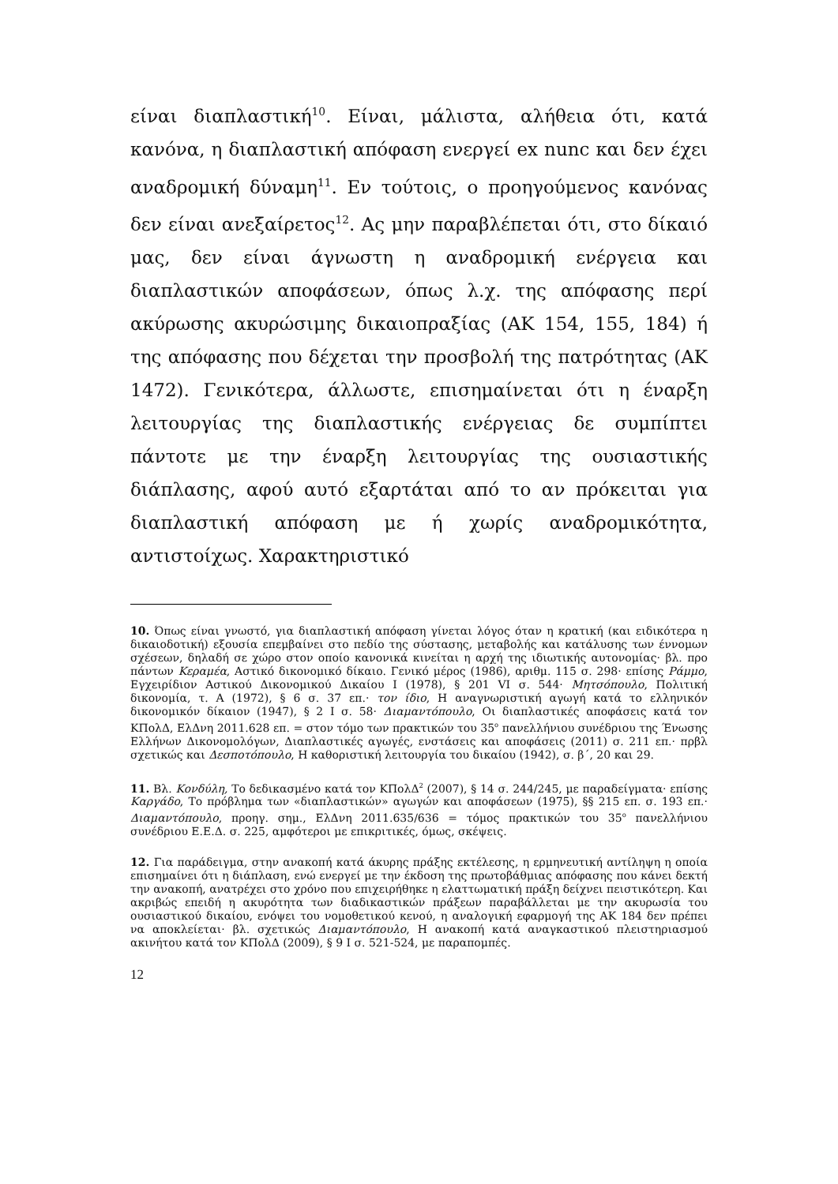είναι διαπλαστική<sup>10</sup>. Είναι, μάλιστα, αλήθεια ότι, κατά κανόνα, η διαπλαστική απόφαση ενεργεί ex nunc και δεν έχει αναδρομική δύναμη<sup>11</sup>. Εν τούτοις, ο προηγούμενος κανόνας δεν είναι ανεξαίρετος<sup>12</sup>. Ας μην παραβλέπεται ότι, στο δίκαιό μας, δεν είναι άγνωστη η αναδρομική ενέργεια και διαπλαστικών αποφάσεων, όπως λ.χ. της απόφασης περί ακύρωσης ακυρώσιμης δικαιοπραξίας (ΑΚ 154, 155, 184) ή της απόφασης που δέχεται την προσβολή της πατρότητας (ΑΚ 1472). Γενικότερα, άλλωστε, επισημαίνεται ότι η έναρξη λειτουργίας της διαπλαστικής ενέργειας δε συμπίπτει πάντοτε με την έναρξη λειτουργίας της ουσιαστικής διάπλασης, αφού αυτό εξαρτάται από το αν πρόκειται για διαπλαστική απόφαση με ή χωρίς αναδρομικότητα, αντιστοίχως. Χαρακτηριστικό
10. Όπως είναι γνωστό, για διαπλαστική απόφαση γίνεται λόγος όταν η κρατική (και ειδικότερα η δικαιοδοτική) εξουσία επεμβαίνει στο πεδίο της σύστασης, μεταβολής και κατάλυσης των έννομων σχέσεων, δηλαδή σε χώρο στον οποίο κανονικά κινείται η αρχή της ιδιωτικής αυτονομίας· βλ. προ πάντων Κεραμέα, Αστικό δικονομικό δίκαιο. Γενικό μέρος (1986), αριθμ. 115 σ. 298· επίσης Ράμμο, Εγχειρίδιον Αστικού Δικονομικού Δικαίου Ι (1978), § 201 VI σ. 544· Μητσόπουλο, Πολιτική δικονομία, τ. Α (1972), § 6 σ. 37 επ.· τον ίδιο, Η αναγνωριστική αγωγή κατά το ελληνικόν δικονομικόν δίκαιον (1947), § 2 Ι σ. 58· Διαμαντόπουλο, Οι διαπλαστικές αποφάσεις κατά τον ΚΠολΔ, ΕλΔνη 2011.628 επ. = στον τόμο των πρακτικών του 35<sup>ο</sup> πανελλήνιου συνέδριου της Ένωσης Ελλήνων Δικονομολόγων, Διαπλαστικές αγωγές, ενστάσεις και αποφάσεις (2011) σ. 211 επ.· πρβλ σχετικώς και Δεσποτόπουλο, Η καθοριστική λειτουργία του δικαίου (1942), σ. β΄, 20 και 29.
11. Βλ. Κονδύλη, Το δεδικασμένο κατά τον ΚΠολΔ<sup>2</sup> (2007), § 14 σ. 244/245, με παραδείγματα· επίσης Καργάδο, Το πρόβλημα των «διαπλαστικών» αγωγών και αποφάσεων (1975), §§ 215 επ. σ. 193 επ.· Διαμαντόπουλο, προηγ. σημ., ΕλΔνη 2011.635/636 = τόμος πρακτικών του 35<sup>ο</sup> πανελλήνιου συνέδριου Ε.Ε.Δ. σ. 225, αμφότεροι με επικριτικές, όμως, σκέψεις.
12. Για παράδειγμα, στην ανακοπή κατά άκυρης πράξης εκτέλεσης, η ερμηνευτική αντίληψη η οποία επισημαίνει ότι η διάπλαση, ενώ ενεργεί με την έκδοση της πρωτοβάθμιας απόφασης που κάνει δεκτή την ανακοπή, ανατρέχει στο χρόνο που επιχειρήθηκε η ελαττωματική πράξη δείχνει πειστικότερη. Και ακριβώς επειδή η ακυρότητα των διαδικαστικών πράξεων παραβάλλεται με την ακυρωσία του ουσιαστικού δικαίου, ενόψει του νομοθετικού κενού, η αναλογική εφαρμογή της ΑΚ 184 δεν πρέπει να αποκλείεται· βλ. σχετικώς Διαμαντόπουλο, Η ανακοπή κατά αναγκαστικού πλειστηριασμού ακινήτου κατά τον ΚΠολΔ (2009), § 9 Ι σ. 521-524, με παραπομπές.
12